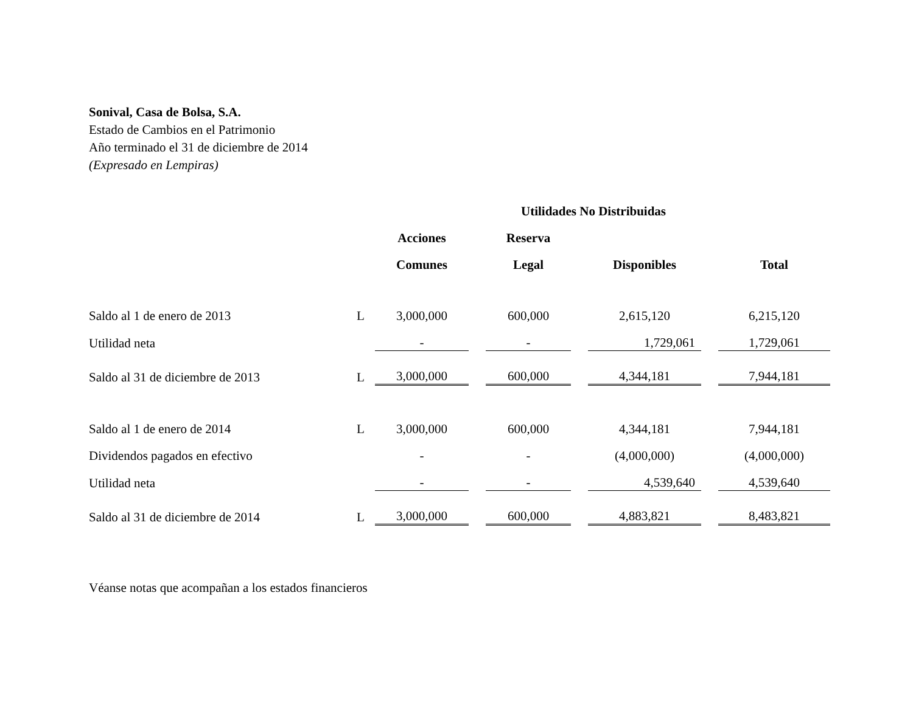Sonival, Casa de Bolsa, S.A.
Estado de Cambios en el Patrimonio
Año terminado el 31 de diciembre de 2014
(Expresado en Lempiras)
| | | | | Utilidades No Distribuidas | | | | |
| --- | --- | --- | --- | --- | --- | --- | --- | --- |
| | | Acciones | | Reserva | | | | |
| | | Comunes | | Legal | | Disponibles | | Total |
| Saldo al 1 de enero de 2013 | L | 3,000,000 | | 600,000 | | 2,615,120 | | 6,215,120 |
| Utilidad neta | | - | | - | | 1,729,061 | | 1,729,061 |
| Saldo al 31 de diciembre de 2013 | L | 3,000,000 | | 600,000 | | 4,344,181 | | 7,944,181 |
| Saldo al 1 de enero de 2014 | L | 3,000,000 | | 600,000 | | 4,344,181 | | 7,944,181 |
| Dividendos pagados en efectivo | | - | | - | | (4,000,000) | | (4,000,000) |
| Utilidad neta | | - | | - | | 4,539,640 | | 4,539,640 |
| Saldo al 31 de diciembre de 2014 | L | 3,000,000 | | 600,000 | | 4,883,821 | | 8,483,821 |
Véanse notas que acompañan a los estados financieros